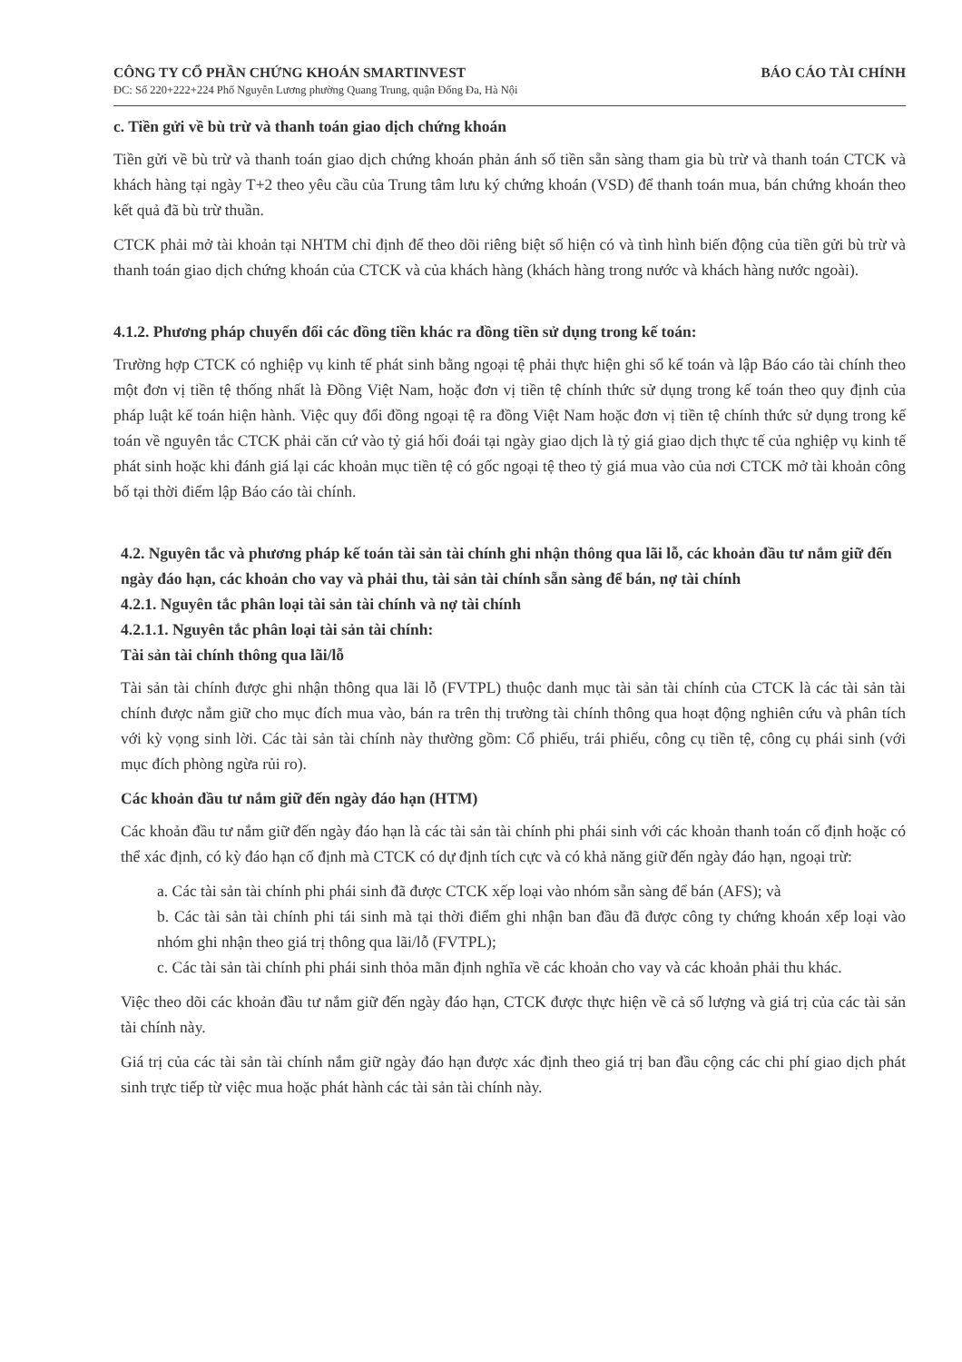CÔNG TY CỔ PHẦN CHỨNG KHOÁN SMARTINVEST BÁO CÁO TÀI CHÍNH
ĐC: Số 220+222+224 Phố Nguyễn Lương phường Quang Trung, quận Đống Đa, Hà Nội
c. Tiền gửi về bù trừ và thanh toán giao dịch chứng khoán
Tiền gửi về bù trừ và thanh toán giao dịch chứng khoán phản ánh số tiền sẵn sàng tham gia bù trừ và thanh toán CTCK và khách hàng tại ngày T+2 theo yêu cầu của Trung tâm lưu ký chứng khoán (VSD) để thanh toán mua, bán chứng khoán theo kết quả đã bù trừ thuần.
CTCK phải mở tài khoản tại NHTM chỉ định để theo dõi riêng biệt số hiện có và tình hình biến động của tiền gửi bù trừ và thanh toán giao dịch chứng khoán của CTCK và của khách hàng (khách hàng trong nước và khách hàng nước ngoài).
4.1.2. Phương pháp chuyển đổi các đồng tiền khác ra đồng tiền sử dụng trong kế toán:
Trường hợp CTCK có nghiệp vụ kinh tế phát sinh bằng ngoại tệ phải thực hiện ghi sổ kế toán và lập Báo cáo tài chính theo một đơn vị tiền tệ thống nhất là Đồng Việt Nam, hoặc đơn vị tiền tệ chính thức sử dụng trong kế toán theo quy định của pháp luật kế toán hiện hành. Việc quy đổi đồng ngoại tệ ra đồng Việt Nam hoặc đơn vị tiền tệ chính thức sử dụng trong kế toán về nguyên tắc CTCK phải căn cứ vào tỷ giá hối đoái tại ngày giao dịch là tỷ giá giao dịch thực tế của nghiệp vụ kinh tế phát sinh hoặc khi đánh giá lại các khoản mục tiền tệ có gốc ngoại tệ theo tỷ giá mua vào của nơi CTCK mở tài khoản công bố tại thời điểm lập Báo cáo tài chính.
4.2. Nguyên tắc và phương pháp kế toán tài sản tài chính ghi nhận thông qua lãi lỗ, các khoản đầu tư nắm giữ đến ngày đáo hạn, các khoản cho vay và phải thu, tài sản tài chính sẵn sàng để bán, nợ tài chính
4.2.1. Nguyên tắc phân loại tài sản tài chính và nợ tài chính
4.2.1.1. Nguyên tắc phân loại tài sản tài chính:
Tài sản tài chính thông qua lãi/lỗ
Tài sản tài chính được ghi nhận thông qua lãi lỗ (FVTPL) thuộc danh mục tài sản tài chính của CTCK là các tài sản tài chính được nắm giữ cho mục đích mua vào, bán ra trên thị trường tài chính thông qua hoạt động nghiên cứu và phân tích với kỳ vọng sinh lời. Các tài sản tài chính này thường gồm: Cổ phiếu, trái phiếu, công cụ tiền tệ, công cụ phái sinh (với mục đích phòng ngừa rủi ro).
Các khoản đầu tư nắm giữ đến ngày đáo hạn (HTM)
Các khoản đầu tư nắm giữ đến ngày đáo hạn là các tài sản tài chính phi phái sinh với các khoản thanh toán cố định hoặc có thể xác định, có kỳ đáo hạn cố định mà CTCK có dự định tích cực và có khả năng giữ đến ngày đáo hạn, ngoại trừ:
a. Các tài sản tài chính phi phái sinh đã được CTCK xếp loại vào nhóm sẵn sàng để bán (AFS); và
b. Các tài sản tài chính phi tái sinh mà tại thời điểm ghi nhận ban đầu đã được công ty chứng khoán xếp loại vào nhóm ghi nhận theo giá trị thông qua lãi/lỗ (FVTPL);
c. Các tài sản tài chính phi phái sinh thỏa mãn định nghĩa về các khoản cho vay và các khoản phải thu khác.
Việc theo dõi các khoản đầu tư nắm giữ đến ngày đáo hạn, CTCK được thực hiện về cả số lượng và giá trị của các tài sản tài chính này.
Giá trị của các tài sản tài chính nắm giữ ngày đáo hạn được xác định theo giá trị ban đầu cộng các chi phí giao dịch phát sinh trực tiếp từ việc mua hoặc phát hành các tài sản tài chính này.